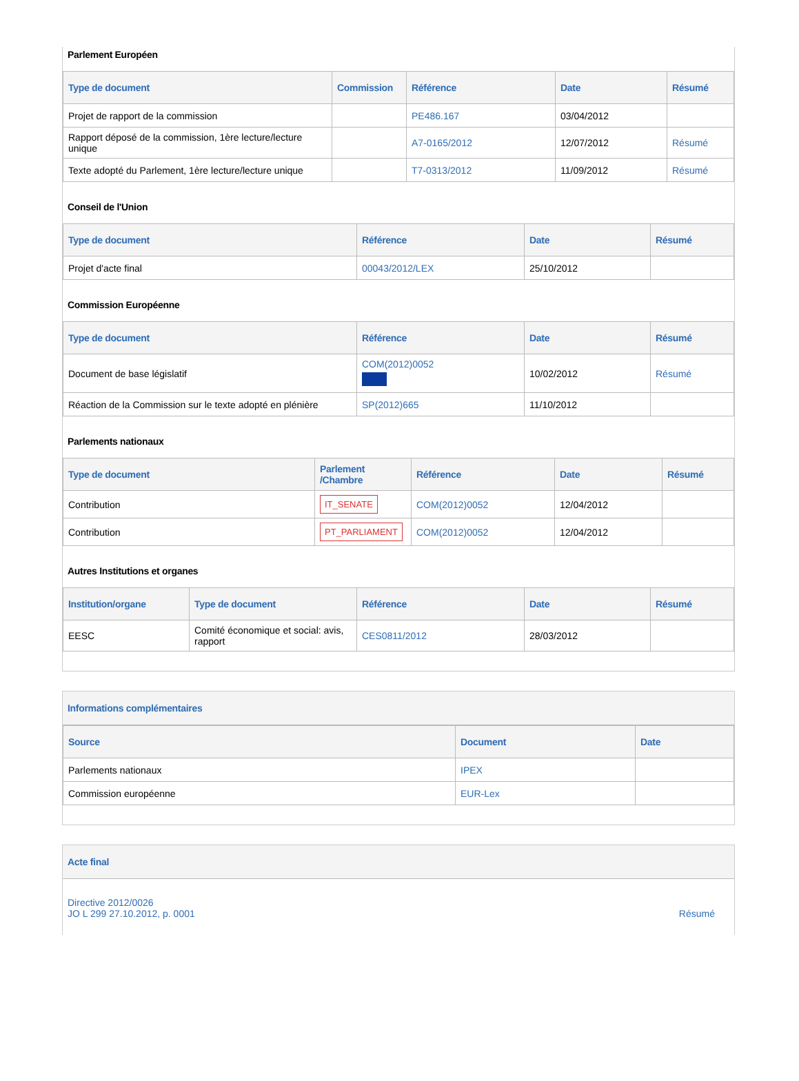Parlement Européen
| Type de document | Commission | Référence | Date | Résumé |
| --- | --- | --- | --- | --- |
| Projet de rapport de la commission | | PE486.167 | 03/04/2012 | |
| Rapport déposé de la commission, 1ère lecture/lecture unique | | A7-0165/2012 | 12/07/2012 | Résumé |
| Texte adopté du Parlement, 1ère lecture/lecture unique | | T7-0313/2012 | 11/09/2012 | Résumé |
Conseil de l'Union
| Type de document | Référence | Date | Résumé |
| --- | --- | --- | --- |
| Projet d'acte final | 00043/2012/LEX | 25/10/2012 | |
Commission Européenne
| Type de document | Référence | Date | Résumé |
| --- | --- | --- | --- |
| Document de base législatif | COM(2012)0052 | 10/02/2012 | Résumé |
| Réaction de la Commission sur le texte adopté en plénière | SP(2012)665 | 11/10/2012 | |
Parlements nationaux
| Type de document | Parlement /Chambre | Référence | Date | Résumé |
| --- | --- | --- | --- | --- |
| Contribution | IT_SENATE | COM(2012)0052 | 12/04/2012 | |
| Contribution | PT_PARLIAMENT | COM(2012)0052 | 12/04/2012 | |
Autres Institutions et organes
| Institution/organe | Type de document | Référence | Date | Résumé |
| --- | --- | --- | --- | --- |
| EESC | Comité économique et social: avis, rapport | CES0811/2012 | 28/03/2012 | |
Informations complémentaires
| Source | Document | Date |
| --- | --- | --- |
| Parlements nationaux | IPEX | |
| Commission européenne | EUR-Lex | |
Acte final
Directive 2012/0026
JO L 299 27.10.2012, p. 0001
Résumé